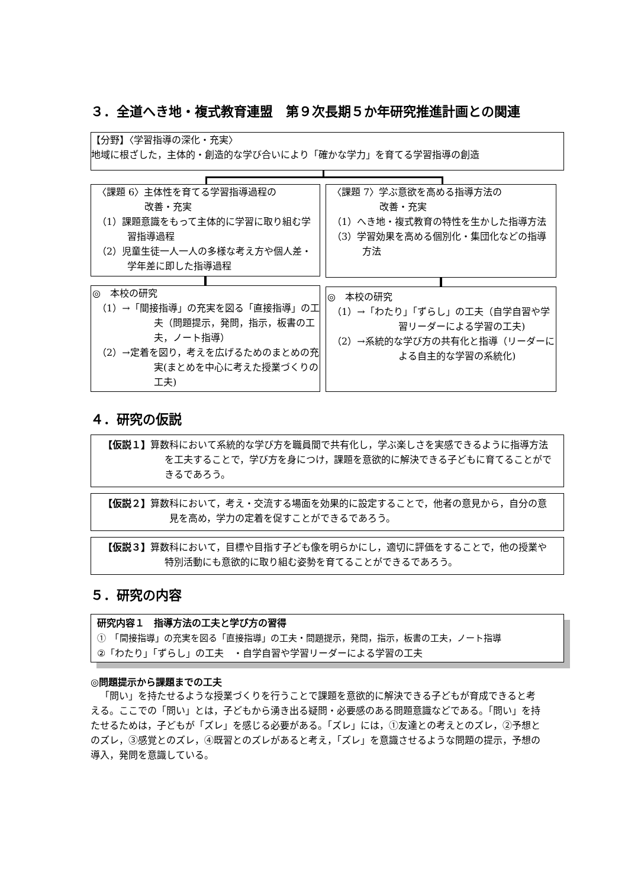３．全道へき地・複式教育連盟　第９次長期５か年研究推進計画との関連
【分野】〈学習指導の深化・充実〉
地域に根ざした，主体的・創造的な学び合いにより「確かな学力」を育てる学習指導の創造
〈課題 6〉主体性を育てる学習指導過程の
　　　　　改善・充実
（1）課題意識をもって主体的に学習に取り組む学習指導過程
（2）児童生徒一人一人の多様な考え方や個人差・学年差に即した指導過程
〈課題 7〉学ぶ意欲を高める指導方法の
　　　　　改善・充実
（1）へき地・複式教育の特性を生かした指導方法
（3）学習効果を高める個別化・集団化などの指導方法
◎　本校の研究
（1）→「間接指導」の充実を図る「直接指導」の工夫（問題提示，発問，指示，板書の工夫，ノート指導）
（2）→定着を図り，考えを広げるためのまとめの充実(まとめを中心に考えた授業づくりの工夫)
◎　本校の研究
（1）→「わたり」「ずらし」の工夫（自学自習や学習リーダーによる学習の工夫)
（2）→系統的な学び方の共有化と指導（リーダーによる自主的な学習の系統化)
４．研究の仮説
【仮説１】算数科において系統的な学び方を職員間で共有化し，学ぶ楽しさを実感できるように指導方法を工夫することで，学び方を身につけ，課題を意欲的に解決できる子どもに育てることができるであろう。
【仮説２】算数科において，考え・交流する場面を効果的に設定することで，他者の意見から，自分の意見を高め，学力の定着を促すことができるであろう。
【仮説３】算数科において，目標や目指す子ども像を明らかにし，適切に評価をすることで，他の授業や特別活動にも意欲的に取り組む姿勢を育てることができるであろう。
５．研究の内容
研究内容１　指導方法の工夫と学び方の習得
①　「間接指導」の充実を図る「直接指導」の工夫・問題提示，発問，指示，板書の工夫，ノート指導
②「わたり」「ずらし」の工夫　・自学自習や学習リーダーによる学習の工夫
◎問題提示から課題までの工夫
「問い」を持たせるような授業づくりを行うことで課題を意欲的に解決できる子どもが育成できると考える。ここでの「問い」とは，子どもから湧き出る疑問・必要感のある問題意識などである。「問い」を持たせるためは，子どもが「ズレ」を感じる必要がある。「ズレ」には，①友達との考えとのズレ，②予想とのズレ，③感覚とのズレ，④既習とのズレがあると考え，「ズレ」を意識させるような問題の提示，予想の導入，発問を意識している。